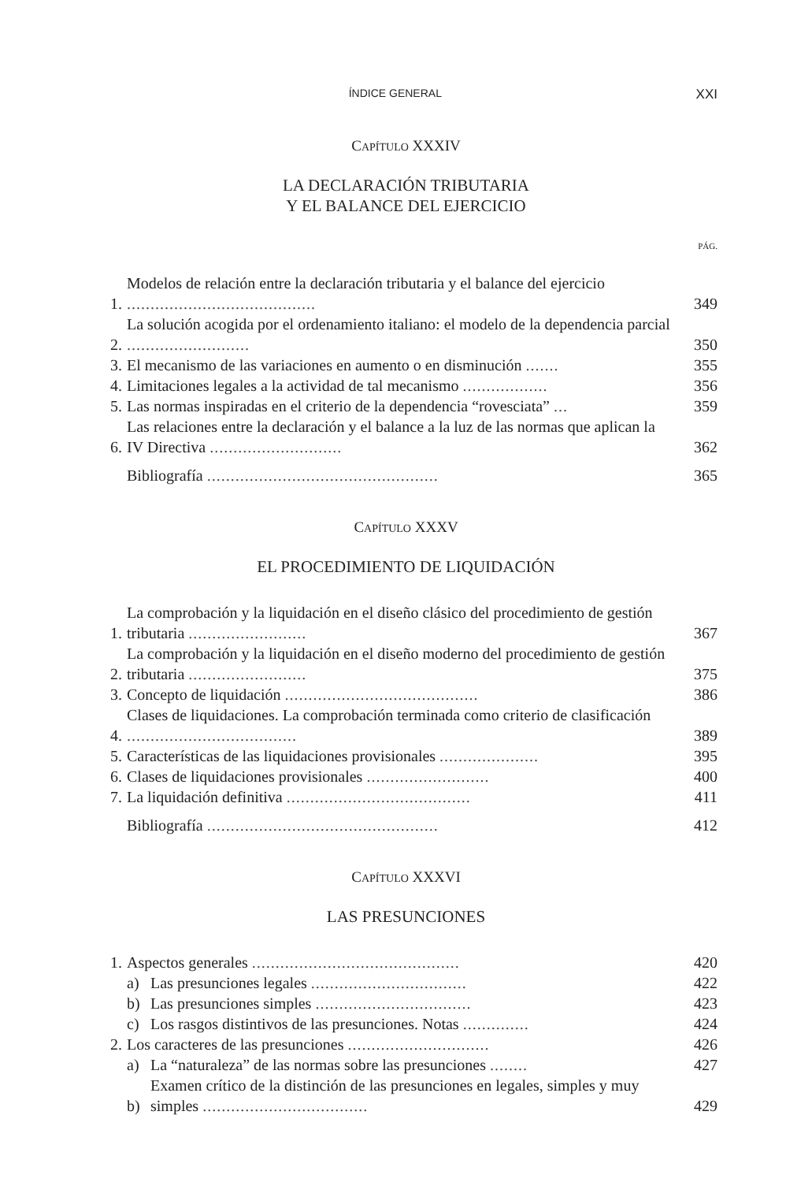ÍNDICE GENERAL XXI
CAPÍTULO XXXIV
LA DECLARACIÓN TRIBUTARIA
Y EL BALANCE DEL EJERCICIO
PÁG.
1. Modelos de relación entre la declaración tributaria y el balance del ejercicio ........................................ 349
2. La solución acogida por el ordenamiento italiano: el modelo de la dependencia parcial .......................... 350
3. El mecanismo de las variaciones en aumento o en disminución ....... 355
4. Limitaciones legales a la actividad de tal mecanismo .................. 356
5. Las normas inspiradas en el criterio de la dependencia “rovesciata” ... 359
6. Las relaciones entre la declaración y el balance a la luz de las normas que aplican la IV Directiva ............................ 362
Bibliografía ................................................. 365
CAPÍTULO XXXV
EL PROCEDIMIENTO DE LIQUIDACIÓN
1. La comprobación y la liquidación en el diseño clásico del procedimiento de gestión tributaria ......................... 367
2. La comprobación y la liquidación en el diseño moderno del procedimiento de gestión tributaria ......................... 375
3. Concepto de liquidación ......................................... 386
4. Clases de liquidaciones. La comprobación terminada como criterio de clasificación .................................... 389
5. Características de las liquidaciones provisionales ..................... 395
6. Clases de liquidaciones provisionales .......................... 400
7. La liquidación definitiva ....................................... 411
Bibliografía ................................................. 412
CAPÍTULO XXXVI
LAS PRESUNCIONES
1. Aspectos generales ............................................ 420
a) Las presunciones legales ................................. 422
b) Las presunciones simples ................................. 423
c) Los rasgos distintivos de las presunciones. Notas .............. 424
2. Los caracteres de las presunciones .............................. 426
a) La “naturaleza” de las normas sobre las presunciones ........ 427
b) Examen crítico de la distinción de las presunciones en legales, simples y muy simples ................................... 429